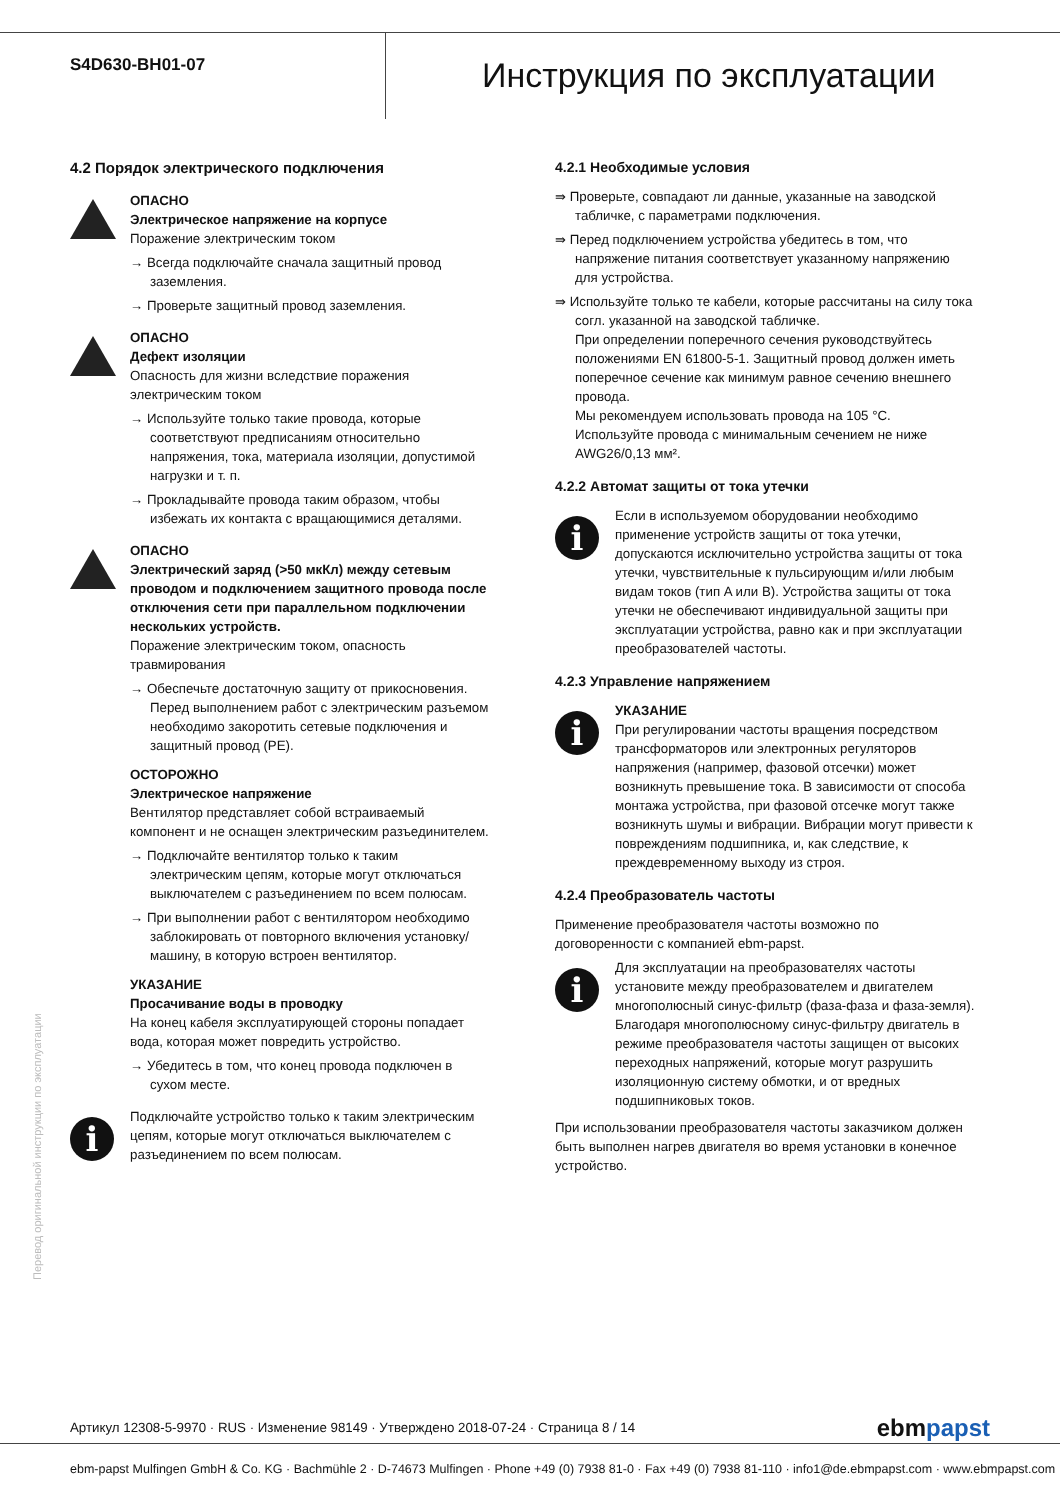S4D630-BH01-07
Инструкция по эксплуатации
4.2 Порядок электрического подключения
ОПАСНО
Электрическое напряжение на корпусе
Поражение электрическим током
→ Всегда подключайте сначала защитный провод заземления.
→ Проверьте защитный провод заземления.
ОПАСНО
Дефект изоляции
Опасность для жизни вследствие поражения электрическим током
→ Используйте только такие провода, которые соответствуют предписаниям относительно напряжения, тока, материала изоляции, допустимой нагрузки и т. п.
→ Прокладывайте провода таким образом, чтобы избежать их контакта с вращающимися деталями.
ОПАСНО
Электрический заряд (>50 мкКл) между сетевым проводом и подключением защитного провода после отключения сети при параллельном подключении нескольких устройств.
Поражение электрическим током, опасность травмирования
→ Обеспечьте достаточную защиту от прикосновения. Перед выполнением работ с электрическим разъемом необходимо закоротить сетевые подключения и защитный провод (PE).
ОСТОРОЖНО
Электрическое напряжение
Вентилятор представляет собой встраиваемый компонент и не оснащен электрическим разъединителем.
→ Подключайте вентилятор только к таким электрическим цепям, которые могут отключаться выключателем с разъединением по всем полюсам.
→ При выполнении работ с вентилятором необходимо заблокировать от повторного включения установку/ машину, в которую встроен вентилятор.
УКАЗАНИЕ
Просачивание воды в проводку
На конец кабеля эксплуатирующей стороны попадает вода, которая может повредить устройство.
→ Убедитесь в том, что конец провода подключен в сухом месте.
i
Подключайте устройство только к таким электрическим цепям, которые могут отключаться выключателем с разъединением по всем полюсам.
4.2.1 Необходимые условия
⇛ Проверьте, совпадают ли данные, указанные на заводской табличке, с параметрами подключения.
⇛ Перед подключением устройства убедитесь в том, что напряжение питания соответствует указанному напряжению для устройства.
⇛ Используйте только те кабели, которые рассчитаны на силу тока согл. указанной на заводской табличке.
При определении поперечного сечения руководствуйтесь положениями EN 61800-5-1. Защитный провод должен иметь поперечное сечение как минимум равное сечению внешнего провода.
Мы рекомендуем использовать провода на 105 °C.
Используйте провода с минимальным сечением не ниже AWG26/0,13 мм².
4.2.2 Автомат защиты от тока утечки
i
Если в используемом оборудовании необходимо применение устройств защиты от тока утечки, допускаются исключительно устройства защиты от тока утечки, чувствительные к пульсирующим и/или любым видам токов (тип A или B). Устройства защиты от тока утечки не обеспечивают индивидуальной защиты при эксплуатации устройства, равно как и при эксплуатации преобразователей частоты.
4.2.3 Управление напряжением
i
УКАЗАНИЕ
При регулировании частоты вращения посредством трансформаторов или электронных регуляторов напряжения (например, фазовой отсечки) может возникнуть превышение тока. В зависимости от способа монтажа устройства, при фазовой отсечке могут также возникнуть шумы и вибрации. Вибрации могут привести к повреждениям подшипника, и, как следствие, к преждевременному выходу из строя.
4.2.4 Преобразователь частоты
Применение преобразователя частоты возможно по договоренности с компанией ebm-papst.
i
Для эксплуатации на преобразователях частоты установите между преобразователем и двигателем многополюсный синус-фильтр (фаза-фаза и фаза-земля).
Благодаря многополюсному синус-фильтру двигатель в режиме преобразователя частоты защищен от высоких переходных напряжений, которые могут разрушить изоляционную систему обмотки, и от вредных подшипниковых токов.
При использовании преобразователя частоты заказчиком должен быть выполнен нагрев двигателя во время установки в конечное устройство.
Перевод оригинальной инструкции по эксплуатации
Артикул 12308-5-9970 · RUS · Изменение 98149 · Утверждено 2018-07-24 · Страница 8 / 14 ebmpapst
ebm-papst Mulfingen GmbH & Co. KG · Bachmühle 2 · D-74673 Mulfingen · Phone +49 (0) 7938 81-0 · Fax +49 (0) 7938 81-110 · info1@de.ebmpapst.com · www.ebmpapst.com